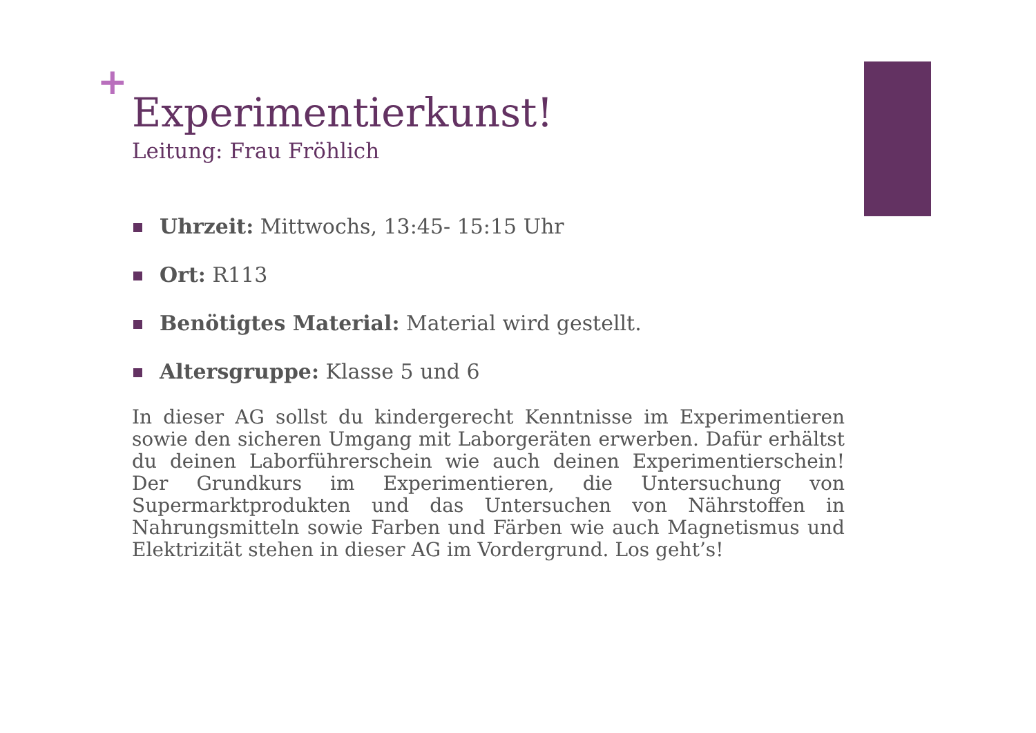+
Experimentierkunst!
Leitung: Frau Fröhlich
Uhrzeit: Mittwochs, 13:45- 15:15 Uhr
Ort: R113
Benötigtes Material: Material wird gestellt.
Altersgruppe: Klasse 5 und 6
In dieser AG sollst du kindergerecht Kenntnisse im Experimentieren sowie den sicheren Umgang mit Laborgeräten erwerben. Dafür erhältst du deinen Laborführerschein wie auch deinen Experimentierschein! Der Grundkurs im Experimentieren, die Untersuchung von Supermarktprodukten und das Untersuchen von Nährstoffen in Nahrungsmitteln sowie Farben und Färben wie auch Magnetismus und Elektrizität stehen in dieser AG im Vordergrund. Los geht’s!